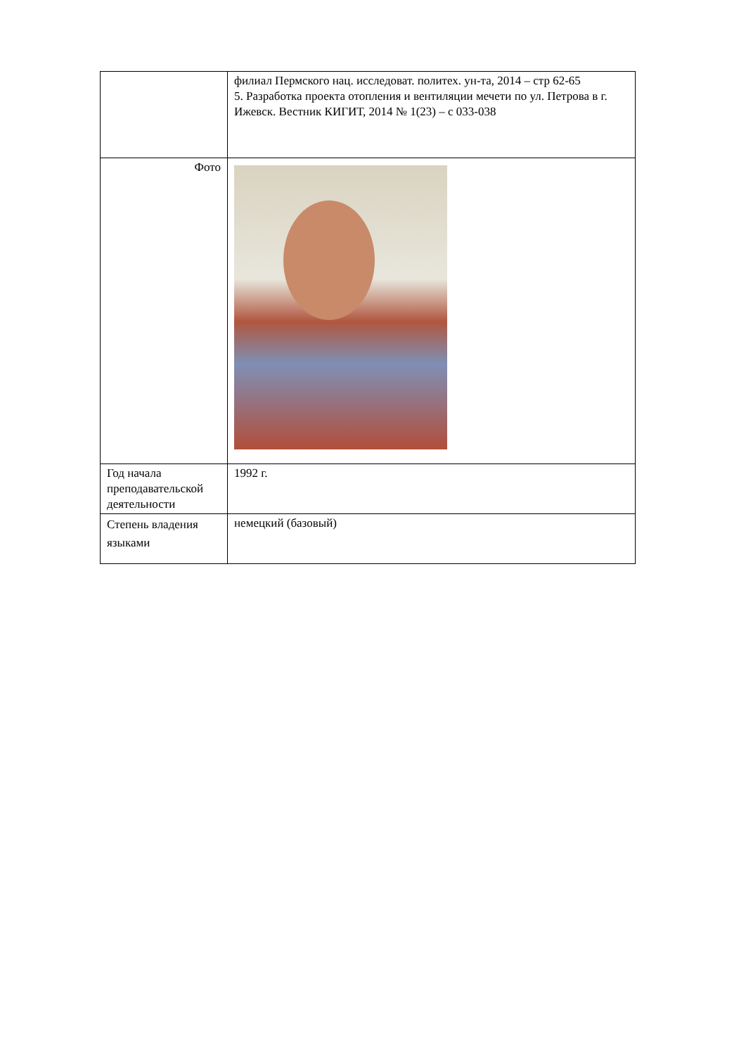| | филиал Пермского нац. исследоват. политех. ун-та, 2014 – стр 62-65 5. Разработка проекта отопления и вентиляции мечети по ул. Петрова в г. Ижевск. Вестник КИГИТ, 2014 № 1(23) – с 033-038 |
| Фото | |
| Год начала преподавательской деятельности | 1992 г. |
| Степень владения языками | немецкий (базовый) |